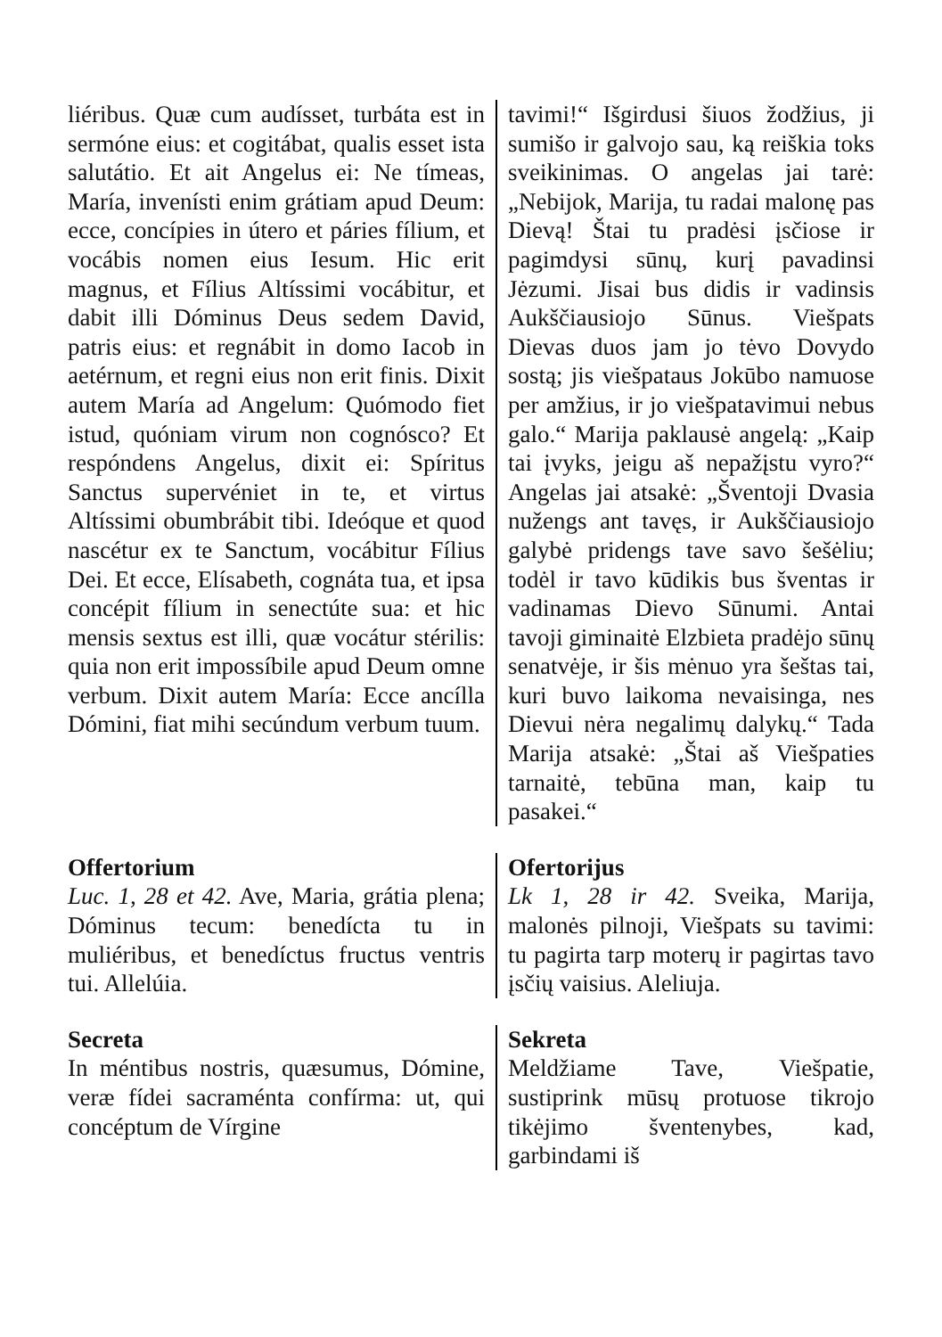liéribus. Quæ cum audísset, turbáta est in sermóne eius: et cogitábat, qualis esset ista salutátio. Et ait Angelus ei: Ne tímeas, María, invenísti enim grátiam apud Deum: ecce, concípies in útero et páries fílium, et vocábis nomen eius Iesum. Hic erit magnus, et Fílius Altíssimi vocábitur, et dabit illi Dóminus Deus sedem David, patris eius: et regnábit in domo Iacob in aetérnum, et regni eius non erit finis. Dixit autem María ad Angelum: Quómodo fiet istud, quóniam virum non cognósco? Et respóndens Angelus, dixit ei: Spíritus Sanctus supervéniet in te, et virtus Altíssimi obumbrábit tibi. Ideóque et quod nascétur ex te Sanctum, vocábitur Fílius Dei. Et ecce, Elísabeth, cognáta tua, et ipsa concépit fílium in senectúte sua: et hic mensis sextus est illi, quæ vocátur stérilis: quia non erit impossíbile apud Deum omne verbum. Dixit autem María: Ecce ancílla Dómini, fiat mihi secúndum verbum tuum.
tavimi!“ Išgirdusi šiuos žodžius, ji sumišo ir galvojo sau, ką reiškia toks sveikinimas. O angelas jai tarė: „Nebijok, Marija, tu radai malonę pas Dievą! Štai tu pradėsi įsčiose ir pagimdysi sūnų, kurį pavadinsi Jėzumi. Jisai bus didis ir vadinsis Aukščiausiojo Sūnus. Viešpats Dievas duos jam jo tėvo Dovydo sostą; jis viešpataus Jokūbo namuose per amžius, ir jo viešpatavimui nebus galo.“ Marija paklausė angelą: „Kaip tai įvyks, jeigu aš nepažįstu vyro?“ Angelas jai atsakė: „Šventoji Dvasia nužengs ant tavęs, ir Aukščiausiojo galybė pridengs tave savo šešėliu; todėl ir tavo kūdikis bus šventas ir vadinamas Dievo Sūnumi. Antai tavoji giminaitė Elzbieta pradėjo sūnų senatvėje, ir šis mėnuo yra šeštas tai, kuri buvo laikoma nevaisinga, nes Dievui nėra negalimų dalykų.“ Tada Marija atsakė: „Štai aš Viešpaties tarnaitė, tebūna man, kaip tu pasakei.“
Offertorium
Luc. 1, 28 et 42. Ave, Maria, grátia plena; Dóminus tecum: benedícta tu in muliéribus, et benedíctus fructus ventris tui. Allelúia.
Ofertorijus
Lk 1, 28 ir 42. Sveika, Marija, malonės pilnoji, Viešpats su tavimi: tu pagirta tarp moterų ir pagirtas tavo įsčių vaisius. Aleliuja.
Secreta
In méntibus nostris, quæsumus, Dómine, veræ fídei sacraménta confírma: ut, qui concéptum de Vírgine
Sekreta
Meldžiame Tave, Viešpatie, sustiprink mūsų protuose tikrojo tikėjimo šventenybes, kad, garbindami iš